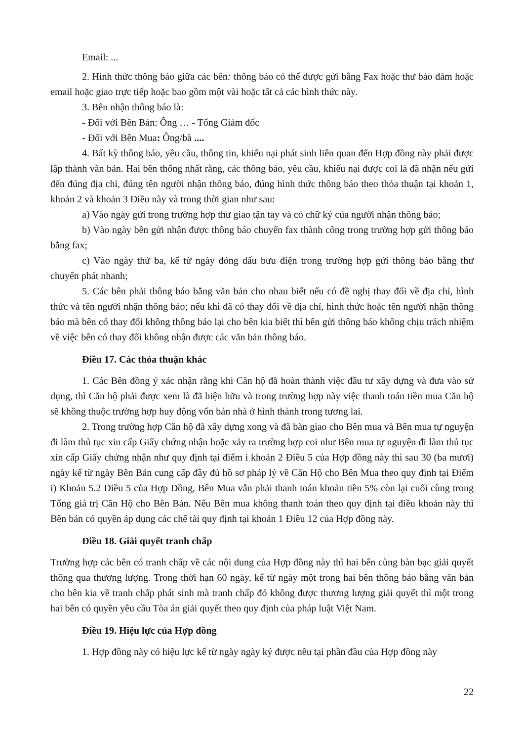Email: ...
2. Hình thức thông báo giữa các bên: thông báo có thể được gửi bằng Fax hoặc thư bảo đảm hoặc email hoặc giao trực tiếp hoặc bao gồm một vài hoặc tất cả các hình thức này.
3. Bên nhận thông báo là:
- Đối với Bên Bán: Ông … - Tổng Giám đốc
- Đối với Bên Mua: Ông/bà ....
4. Bất kỳ thông báo, yêu cầu, thông tin, khiếu nại phát sinh liên quan đến Hợp đồng này phải được lập thành văn bản. Hai bên thống nhất rằng, các thông báo, yêu cầu, khiếu nại được coi là đã nhận nếu gửi đến đúng địa chỉ, đúng tên người nhận thông báo, đúng hình thức thông báo theo thỏa thuận tại khoản 1, khoản 2 và khoản 3 Điều này và trong thời gian như sau:
a) Vào ngày gửi trong trường hợp thư giao tận tay và có chữ ký của người nhận thông báo;
b) Vào ngày bên gửi nhận được thông báo chuyển fax thành công trong trường hợp gửi thông báo bằng fax;
c) Vào ngày thứ ba, kể từ ngày đóng dấu bưu điện trong trường hợp gửi thông báo bằng thư chuyển phát nhanh;
5. Các bên phải thông báo bằng văn bản cho nhau biết nếu có đề nghị thay đổi về địa chỉ, hình thức và tên người nhận thông báo; nếu khi đã có thay đổi về địa chỉ, hình thức hoặc tên người nhận thông báo mà bên có thay đổi không thông báo lại cho bên kia biết thì bên gửi thông báo không chịu trách nhiệm về việc bên có thay đổi không nhận được các văn bản thông báo.
Điều 17. Các thỏa thuận khác
1. Các Bên đồng ý xác nhận rằng khi Căn hộ đã hoàn thành việc đầu tư xây dựng và đưa vào sử dụng, thì Căn hộ phải được xem là đã hiện hữu và trong trường hợp này việc thanh toán tiền mua Căn hộ sẽ không thuộc trường hợp huy động vốn bán nhà ở hình thành trong tương lai.
2. Trong trường hợp Căn hộ đã xây dựng xong và đã bàn giao cho Bên mua và Bên mua tự nguyện đi làm thủ tục xin cấp Giấy chứng nhận hoặc xảy ra trường hợp coi như Bên mua tự nguyện đi làm thủ tục xin cấp Giấy chứng nhận như quy định tại điểm i khoản 2 Điều 5 của Hợp đồng này thì sau 30 (ba mươi) ngày kể từ ngày Bên Bán cung cấp đầy đủ hồ sơ pháp lý về Căn Hộ cho Bên Mua theo quy định tại Điểm i) Khoản 5.2 Điều 5 của Hợp Đồng, Bên Mua vẫn phải thanh toán khoản tiền 5% còn lại cuối cùng trong Tổng giá trị Căn Hộ cho Bên Bán. Nếu Bên mua không thanh toán theo quy định tại điều khoản này thì Bên bán có quyền áp dụng các chế tài quy định tại khoản 1 Điều 12 của Hợp đồng này.
Điều 18. Giải quyết tranh chấp
Trường hợp các bên có tranh chấp về các nội dung của Hợp đồng này thì hai bên cùng bàn bạc giải quyết thông qua thương lượng. Trong thời hạn 60 ngày, kể từ ngày một trong hai bên thông báo bằng văn bản cho bên kia về tranh chấp phát sinh mà tranh chấp đó không được thương lượng giải quyết thì một trong hai bên có quyền yêu cầu Tòa án giải quyết theo quy định của pháp luật Việt Nam.
Điều 19. Hiệu lực của Hợp đồng
1. Hợp đồng này có hiệu lực kể từ ngày ngày ký được nêu tại phần đầu của Hợp đồng này
22